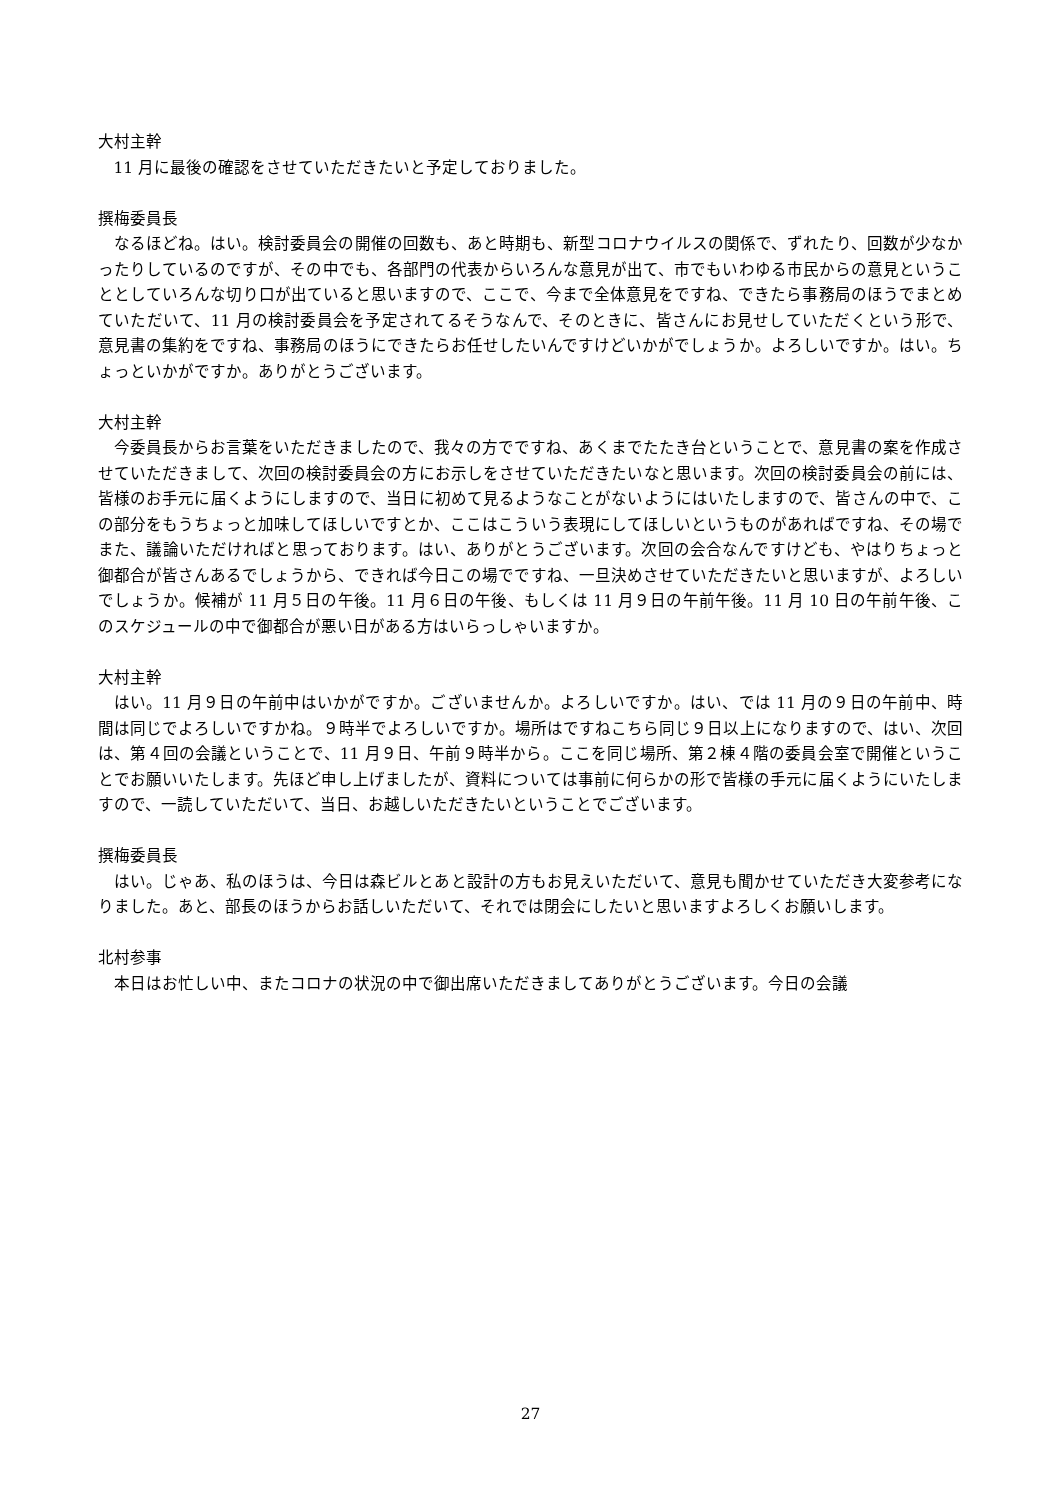大村主幹
11 月に最後の確認をさせていただきたいと予定しておりました。
撰梅委員長
なるほどね。はい。検討委員会の開催の回数も、あと時期も、新型コロナウイルスの関係で、ずれたり、回数が少なかったりしているのですが、その中でも、各部門の代表からいろんな意見が出て、市でもいわゆる市民からの意見ということとしていろんな切り口が出ていると思いますので、ここで、今まで全体意見をですね、できたら事務局のほうでまとめていただいて、11 月の検討委員会を予定されてるそうなんで、そのときに、皆さんにお見せしていただくという形で、意見書の集約をですね、事務局のほうにできたらお任せしたいんですけどいかがでしょうか。よろしいですか。はい。ちょっといかがですか。ありがとうございます。
大村主幹
今委員長からお言葉をいただきましたので、我々の方でですね、あくまでたたき台ということで、意見書の案を作成させていただきまして、次回の検討委員会の方にお示しをさせていただきたいなと思います。次回の検討委員会の前には、皆様のお手元に届くようにしますので、当日に初めて見るようなことがないようにはいたしますので、皆さんの中で、この部分をもうちょっと加味してほしいですとか、ここはこういう表現にしてほしいというものがあればですね、その場でまた、議論いただければと思っております。はい、ありがとうございます。次回の会合なんですけども、やはりちょっと御都合が皆さんあるでしょうから、できれば今日この場でですね、一旦決めさせていただきたいと思いますが、よろしいでしょうか。候補が 11 月５日の午後。11 月６日の午後、もしくは 11 月９日の午前午後。11 月 10 日の午前午後、このスケジュールの中で御都合が悪い日がある方はいらっしゃいますか。
大村主幹
はい。11 月９日の午前中はいかがですか。ございませんか。よろしいですか。はい、では 11 月の９日の午前中、時間は同じでよろしいですかね。９時半でよろしいですか。場所はですねこちら同じ９日以上になりますので、はい、次回は、第４回の会議ということで、11 月９日、午前９時半から。ここを同じ場所、第２棟４階の委員会室で開催ということでお願いいたします。先ほど申し上げましたが、資料については事前に何らかの形で皆様の手元に届くようにいたしますので、一読していただいて、当日、お越しいただきたいということでございます。
撰梅委員長
はい。じゃあ、私のほうは、今日は森ビルとあと設計の方もお見えいただいて、意見も聞かせていただき大変参考になりました。あと、部長のほうからお話しいただいて、それでは閉会にしたいと思いますよろしくお願いします。
北村参事
本日はお忙しい中、またコロナの状況の中で御出席いただきましてありがとうございます。今日の会議
27